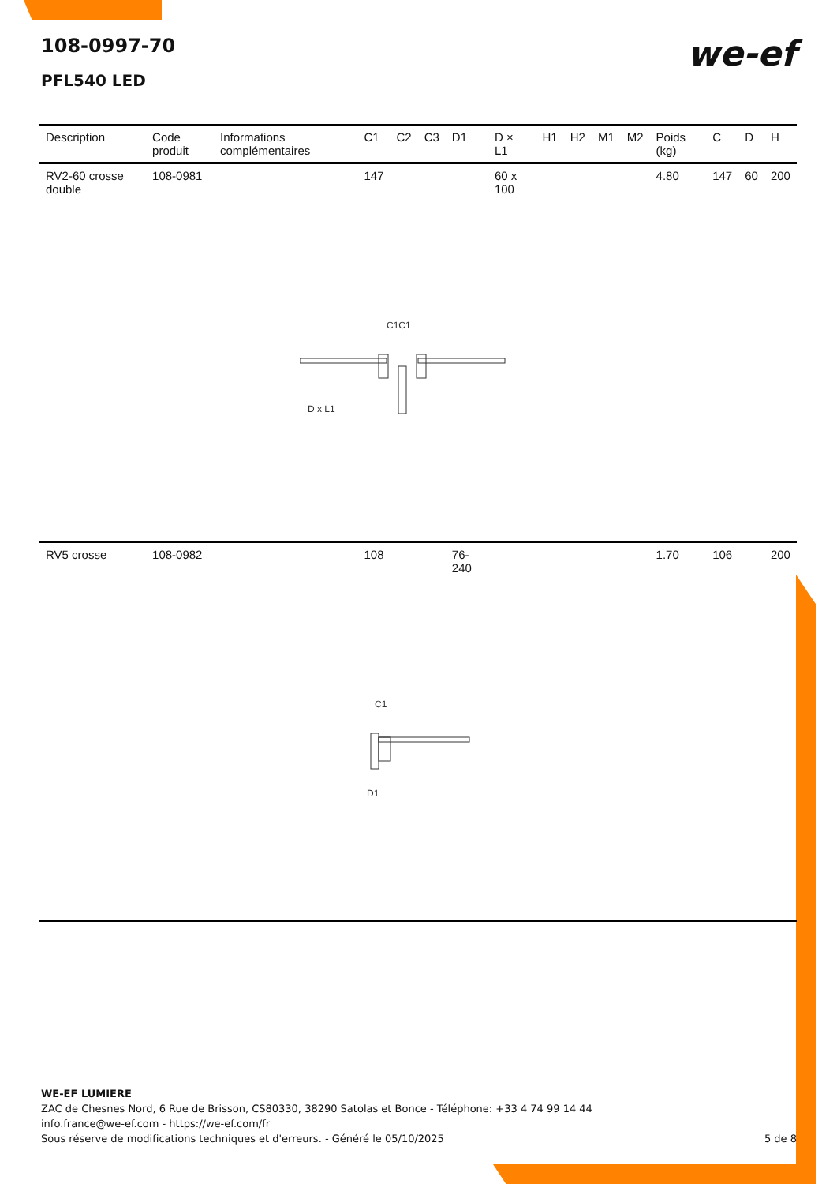108-0997-70
PFL540 LED
we-ef
| Description | Code produit | Informations complémentaires | C1 | C2 | C3 | D1 | D × L1 | H1 | H2 | M1 | M2 | Poids (kg) | C | D | H |
| --- | --- | --- | --- | --- | --- | --- | --- | --- | --- | --- | --- | --- | --- | --- | --- |
| RV2-60 crosse double | 108-0981 | | 147 | | | | 60 x 100 | | | | | 4.80 | 147 | 60 | 200 |
| C1C1 D x L1 | | | | | | | | | | | | | | | |
| RV5 crosse | 108-0982 | | 108 | | | 76-240 | | | | | | 1.70 | 106 | | 200 |
| C1 D1 | | | | | | | | | | | | | | | |
WE-EF LUMIERE
ZAC de Chesnes Nord, 6 Rue de Brisson, CS80330, 38290 Satolas et Bonce - Téléphone: +33 4 74 99 14 44
info.france@we-ef.com - https://we-ef.com/fr
Sous réserve de modifications techniques et d'erreurs. - Généré le 05/10/2025 5 de 8